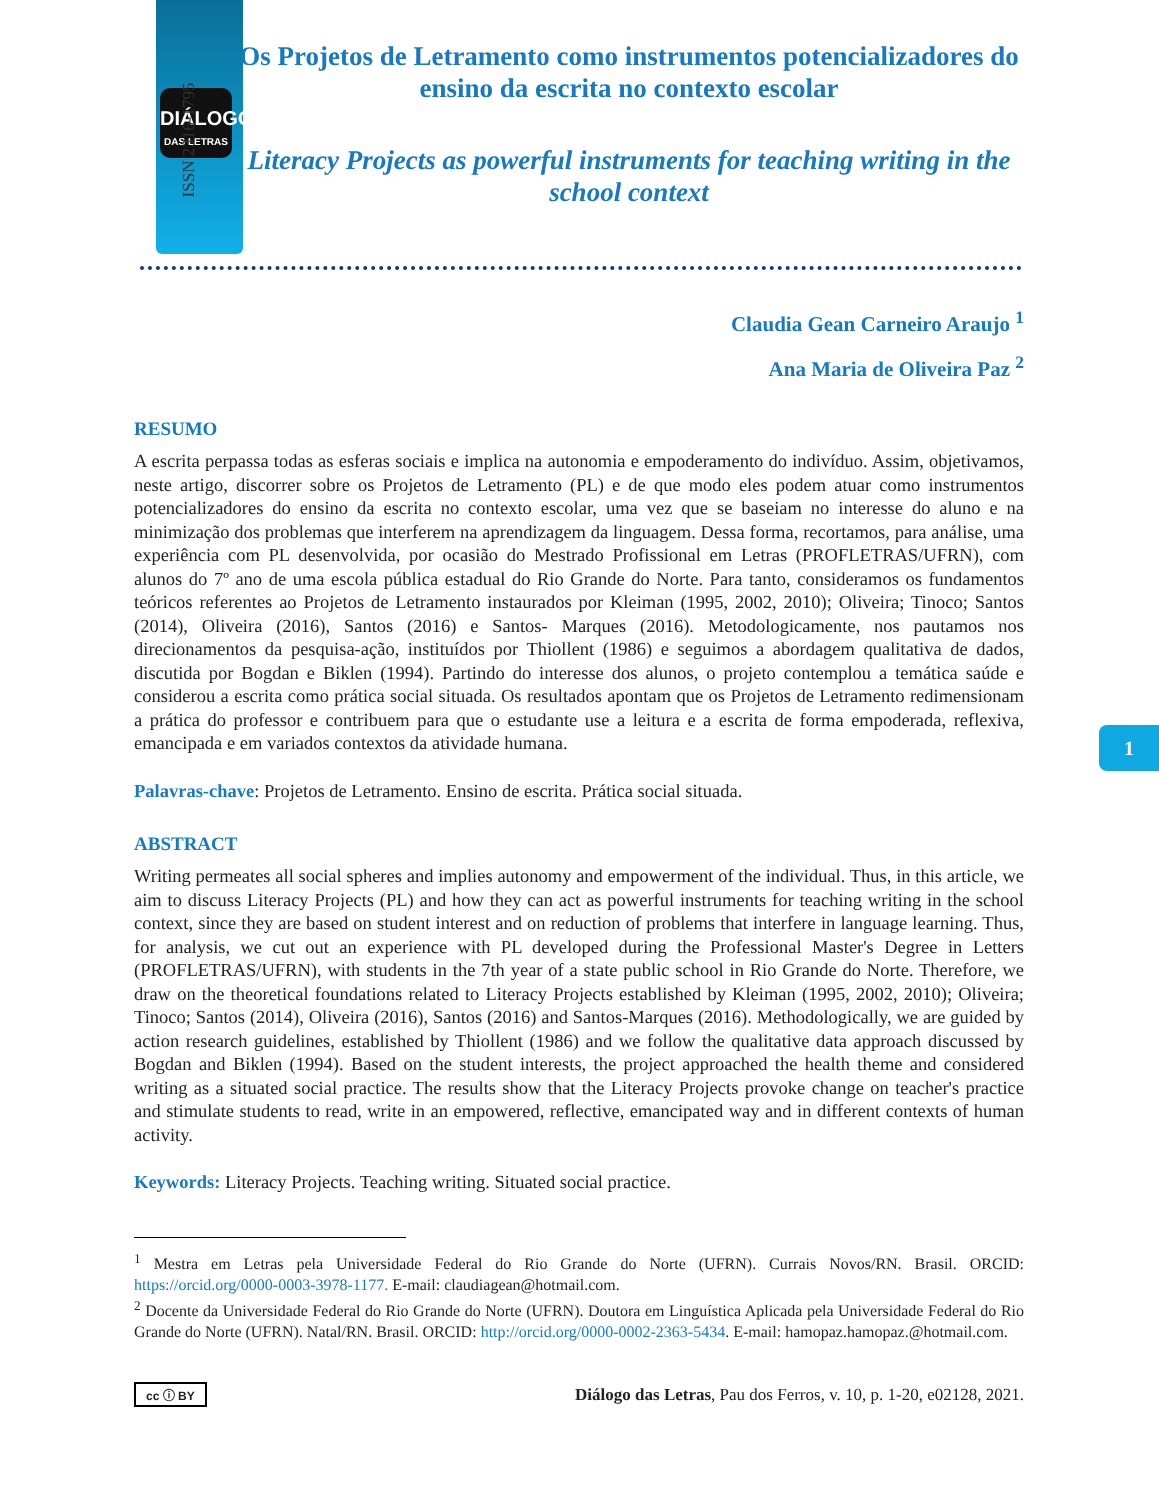DIÁLOGO
DAS LETRAS
ISSN 2316-1795
1
Os Projetos de Letramento como instrumentos potencializadores do ensino da escrita no contexto escolar
Literacy Projects as powerful instruments for teaching writing in the school context
Claudia Gean Carneiro Araujo <sup>1</sup>
Ana Maria de Oliveira Paz <sup>2</sup>
RESUMO
A escrita perpassa todas as esferas sociais e implica na autonomia e empoderamento do indivíduo. Assim, objetivamos, neste artigo, discorrer sobre os Projetos de Letramento (PL) e de que modo eles podem atuar como instrumentos potencializadores do ensino da escrita no contexto escolar, uma vez que se baseiam no interesse do aluno e na minimização dos problemas que interferem na aprendizagem da linguagem. Dessa forma, recortamos, para análise, uma experiência com PL desenvolvida, por ocasião do Mestrado Profissional em Letras (PROFLETRAS/UFRN), com alunos do 7º ano de uma escola pública estadual do Rio Grande do Norte. Para tanto, consideramos os fundamentos teóricos referentes ao Projetos de Letramento instaurados por Kleiman (1995, 2002, 2010); Oliveira; Tinoco; Santos (2014), Oliveira (2016), Santos (2016) e Santos- Marques (2016). Metodologicamente, nos pautamos nos direcionamentos da pesquisa-ação, instituídos por Thiollent (1986) e seguimos a abordagem qualitativa de dados, discutida por Bogdan e Biklen (1994). Partindo do interesse dos alunos, o projeto contemplou a temática saúde e considerou a escrita como prática social situada. Os resultados apontam que os Projetos de Letramento redimensionam a prática do professor e contribuem para que o estudante use a leitura e a escrita de forma empoderada, reflexiva, emancipada e em variados contextos da atividade humana.
Palavras-chave: Projetos de Letramento. Ensino de escrita. Prática social situada.
ABSTRACT
Writing permeates all social spheres and implies autonomy and empowerment of the individual. Thus, in this article, we aim to discuss Literacy Projects (PL) and how they can act as powerful instruments for teaching writing in the school context, since they are based on student interest and on reduction of problems that interfere in language learning. Thus, for analysis, we cut out an experience with PL developed during the Professional Master's Degree in Letters (PROFLETRAS/UFRN), with students in the 7th year of a state public school in Rio Grande do Norte. Therefore, we draw on the theoretical foundations related to Literacy Projects established by Kleiman (1995, 2002, 2010); Oliveira; Tinoco; Santos (2014), Oliveira (2016), Santos (2016) and Santos-Marques (2016). Methodologically, we are guided by action research guidelines, established by Thiollent (1986) and we follow the qualitative data approach discussed by Bogdan and Biklen (1994). Based on the student interests, the project approached the health theme and considered writing as a situated social practice. The results show that the Literacy Projects provoke change on teacher's practice and stimulate students to read, write in an empowered, reflective, emancipated way and in different contexts of human activity.
Keywords: Literacy Projects. Teaching writing. Situated social practice.
<sup>1</sup> Mestra em Letras pela Universidade Federal do Rio Grande do Norte (UFRN). Currais Novos/RN. Brasil. ORCID: https://orcid.org/0000-0003-3978-1177. E-mail: claudiagean@hotmail.com.
<sup>2</sup> Docente da Universidade Federal do Rio Grande do Norte (UFRN). Doutora em Linguística Aplicada pela Universidade Federal do Rio Grande do Norte (UFRN). Natal/RN. Brasil. ORCID: http://orcid.org/0000-0002-2363-5434. E-mail: hamopaz.hamopaz.@hotmail.com.
cc ⓘ BY Diálogo das Letras, Pau dos Ferros, v. 10, p. 1-20, e02128, 2021.